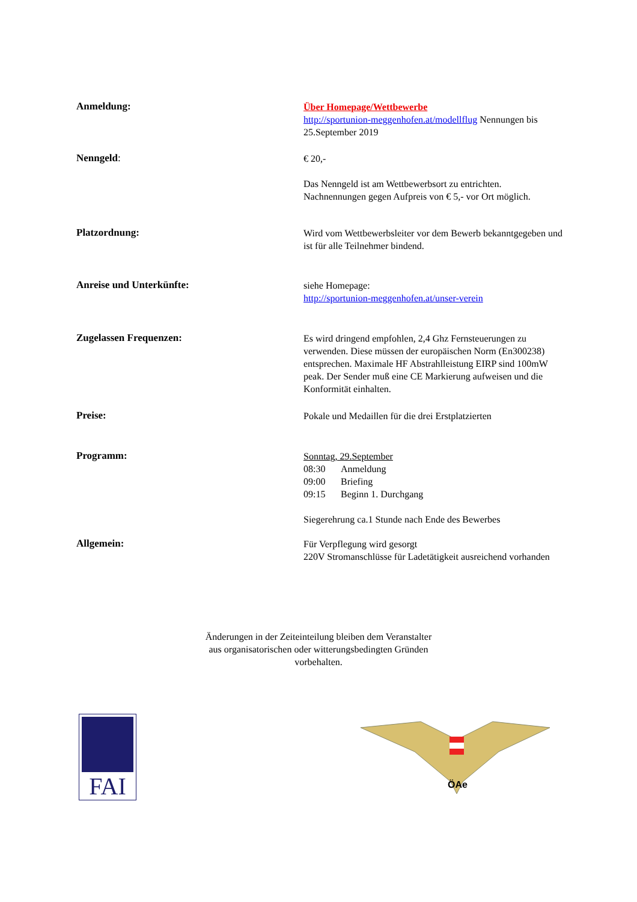Anmeldung:
Über Homepage/Wettbewerbe
http://sportunion-meggenhofen.at/modellflug Nennungen bis 25.September 2019
Nenngeld:
€ 20,-
Das Nenngeld ist am Wettbewerbsort zu entrichten.
Nachnennungen gegen Aufpreis von € 5,- vor Ort möglich.
Platzordnung:
Wird vom Wettbewerbsleiter vor dem Bewerb bekanntgegeben und ist für alle Teilnehmer bindend.
Anreise und Unterkünfte:
siehe Homepage:
http://sportunion-meggenhofen.at/unser-verein
Zugelassen Frequenzen:
Es wird dringend empfohlen, 2,4 Ghz Fernsteuerungen zu verwenden. Diese müssen der europäischen Norm (En300238) entsprechen. Maximale HF Abstrahlleistung EIRP sind 100mW peak. Der Sender muß eine CE Markierung aufweisen und die Konformität einhalten.
Preise:
Pokale und Medaillen für die drei Erstplatzierten
Programm:
Sonntag, 29.September
08:30 Anmeldung
09:00 Briefing
09:15 Beginn 1. Durchgang
Siegerehrung ca.1 Stunde nach Ende des Bewerbes
Allgemein:
Für Verpflegung wird gesorgt
220V Stromanschlüsse für Ladetätigkeit ausreichend vorhanden
Änderungen in der Zeiteinteilung bleiben dem Veranstalter
aus organisatorischen oder witterungsbedingten Gründen
vorbehalten.
FAI
ÖAe